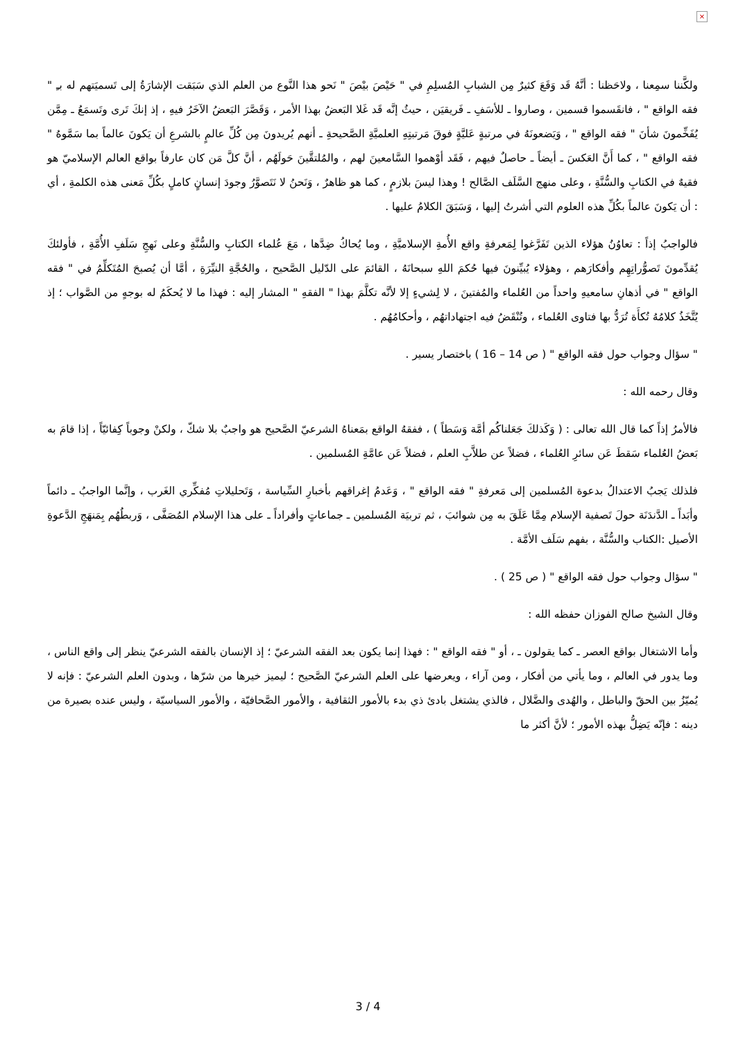×
ولكَّننا سمِعنا ، ولاحَظنا : أنَّهُ قَد وَقَعَ كثيرٌ مِن الشبابِ المُسلِمِ في " حَيْصَ بيْصَ " نَحو هذا النَّوع من العلم الذي سَبَقت الإشارَةُ إلى تَسميَتهم له بـِ " فقه الواقع " ، فانقَسموا قسمين ، وصاروا ـ للأسَفِ ـ فَريقيَن ، حيثُ إنَّه قَد غَلا البَعضُ بهذا الأمر ، وَقَصَّرَ البَعضُ الآخَرُ فيهِ ، إذ إنكَ تَرى وتَسمَعُ ـ مِمَّن يُفَخِّمونَ شأنَ " فقه الواقع " ، وَيَضعونَهُ في مرتبةٍ عَليَّةٍ فوقَ مَرتبتِهِ العلميَّةِ الصَّحيحةِ ـ أنهم يُريدونَ مِن كُلِّ عالمٍ بالشرعِ أن يَكونَ عالماً بما سَمَّوهُ " فقه الواقع " ، كما أَنَّ العَكسَ ـ أيضاً ـ حاصلٌ فيهم ، فَقَد أوْهموا السَّامعينَ لهم ، والمُلتقَّينَ حَولَهُم ، أنَّ كلَّ مَن كان عارفاً بواقع العالم الإسلاميّ هو فقيهٌ في الكتابِ والسُّنَّةِ ، وعلى منهج السَّلَف الصَّالح ! وهذا ليسَ بلازمٍ ، كما هو ظاهرٌ ، وَنَحنُ لا نَتَصوَّرُ وجودَ إنسانٍ كاملٍ بكُلِّ مَعنى هذه الكلمةِ ، أي : أن يَكونَ عالماً بكُلِّ هذه العلوم التي أشرتُ إليها ، وَسَبَقَ الكلامُ عليها .
فالواجبُ إذاً : تعاوُنُ هؤلاء الذين تَفَرَّغوا لِمَعرفةِ واقع الأُمةِ الإسلاميَّةِ ، وما يُحاكُ ضِدَّها ، مَعَ عُلماء الكتابِ والسُّنَّةِ وعلى نَهجِ سَلَفِ الأُمَّةِ ، فأولئكَ يُقدِّمونَ تَصوُّراتِهِم وأفكارَهم ، وهؤلاء يُبيِّنونَ فيها حُكمَ اللهِ سبحانَهُ ، القائمَ على الدّليل الصَّحيح ، والحُجَّةِ النيِّرَةِ ، أمَّا أن يُصبحَ المُتَكلِّمُ في " فقه الواقع " في أذهانِ سامعيهِ واحداً من العُلماء والمُفتينَ ، لا لِشيءٍ إلا لأنَّه تكلَّمَ بهذا " الفقهِ " المشار إليه : فهذا ما لا يُحكَمُ له بوجهٍ من الصَّواب ؛ إذ يُتَّخَذُ كلامُهُ تُكأَة تُرَدُّ بها فتاوى العُلماء ، وتُنْقَضُ فيه اجتهاداتهُم ، وأحكامُهُم .
" سؤال وجواب حول فقه الواقع " ( ص 14 – 16 ) باختصار يسير .
وقال رحمه الله :
فالأمرُ إذاً كما قال الله تعالى : ( وَكَذلكَ جَعَلناكُم أمَّة وَسَطاً ) ، ففقهُ الواقع بمَعناهُ الشرعيّ الصَّحيح هو واجبٌ بلا شكّ ، ولكنْ وجوباً كِفائيّاً ، إذا قامَ به بَعضُ العُلماء سَقطَ عَن سائرِ العُلماء ، فضلاً عن طلاَّبِ العلم ، فضلاً عَن عامَّةِ المُسلمين .
فلذلك يَجبُ الاعتدالُ بدعوة المُسلمين إلى مَعرفةِ " فقه الواقع " ، وَعَدمُ إغراقهم بأخبارِ السِّياسة ، وَتَحليلاتِ مُفكِّري الغَرب ، وإنَّما الواجبُ ـ دائماً وأبَداً ـ الدَّندَنَة حولَ تَصفية الإسلام مِمَّا عَلَقَ به مِن شوائبَ ، ثم تربيَة المُسلمين ـ جماعاتٍ وأفراداً ـ على هذا الإسلام المُصَفَّى ، وَربطُهُم بِمَنهَجِ الدَّعوةِ الأصيل :الكتاب والسُّنَّة ، بفهم سَلَف الأمَّة .
" سؤال وجواب حول فقه الواقع " ( ص 25 ) .
وقال الشيخ صالح الفوزان حفظه الله :
وأما الاشتغال بواقع العصر ـ كما يقولون ـ ، أو " فقه الواقع " : فهذا إنما يكون بعد الفقه الشرعيّ ؛ إذ الإنسان بالفقه الشرعيّ ينظر إلى واقع الناس ، وما يدور في العالم ، وما يأتي من أفكار ، ومن آراء ، ويعرضها على العلم الشرعيّ الصَّحيح ؛ ليميز خيرها من شرّها ، وبدون العلم الشرعيّ : فإنه لا يُميّزُ بين الحقّ والباطل ، والهُدى والضَّلال ، فالذي يشتغل بادئ ذي بدء بالأمور الثقافية ، والأمور الصَّحافيّة ، والأمور السياسيّة ، وليس عنده بصيرة من دينه : فإنّه يَضِلُّ بهذه الأمور ؛ لأنَّ أكثر ما
3 / 4